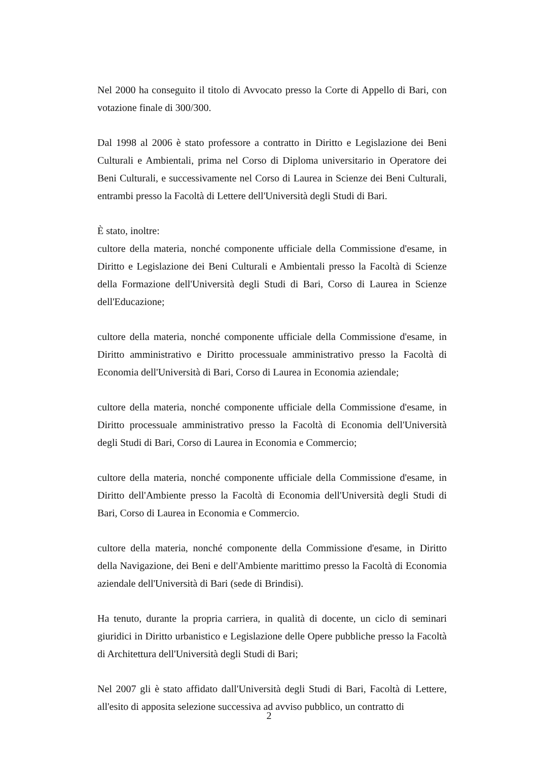Nel 2000 ha conseguito il titolo di Avvocato presso la Corte di Appello di Bari, con votazione finale di 300/300.
Dal 1998 al 2006 è stato professore a contratto in Diritto e Legislazione dei Beni Culturali e Ambientali, prima nel Corso di Diploma universitario in Operatore dei Beni Culturali, e successivamente nel Corso di Laurea in Scienze dei Beni Culturali, entrambi presso la Facoltà di Lettere dell'Università degli Studi di Bari.
È stato, inoltre:
cultore della materia, nonché componente ufficiale della Commissione d'esame, in Diritto e Legislazione dei Beni Culturali e Ambientali presso la Facoltà di Scienze della Formazione dell'Università degli Studi di Bari, Corso di Laurea in Scienze dell'Educazione;
cultore della materia, nonché componente ufficiale della Commissione d'esame, in Diritto amministrativo e Diritto processuale amministrativo presso la Facoltà di Economia dell'Università di Bari, Corso di Laurea in Economia aziendale;
cultore della materia, nonché componente ufficiale della Commissione d'esame, in Diritto processuale amministrativo presso la Facoltà di Economia dell'Università degli Studi di Bari, Corso di Laurea in Economia e Commercio;
cultore della materia, nonché componente ufficiale della Commissione d'esame, in Diritto dell'Ambiente presso la Facoltà di Economia dell'Università degli Studi di Bari, Corso di Laurea in Economia e Commercio.
cultore della materia, nonché componente della Commissione d'esame, in Diritto della Navigazione, dei Beni e dell'Ambiente marittimo presso la Facoltà di Economia aziendale dell'Università di Bari (sede di Brindisi).
Ha tenuto, durante la propria carriera, in qualità di docente, un ciclo di seminari giuridici in Diritto urbanistico e Legislazione delle Opere pubbliche presso la Facoltà di Architettura dell'Università degli Studi di Bari;
Nel 2007 gli è stato affidato dall'Università degli Studi di Bari, Facoltà di Lettere, all'esito di apposita selezione successiva ad avviso pubblico, un contratto di
2